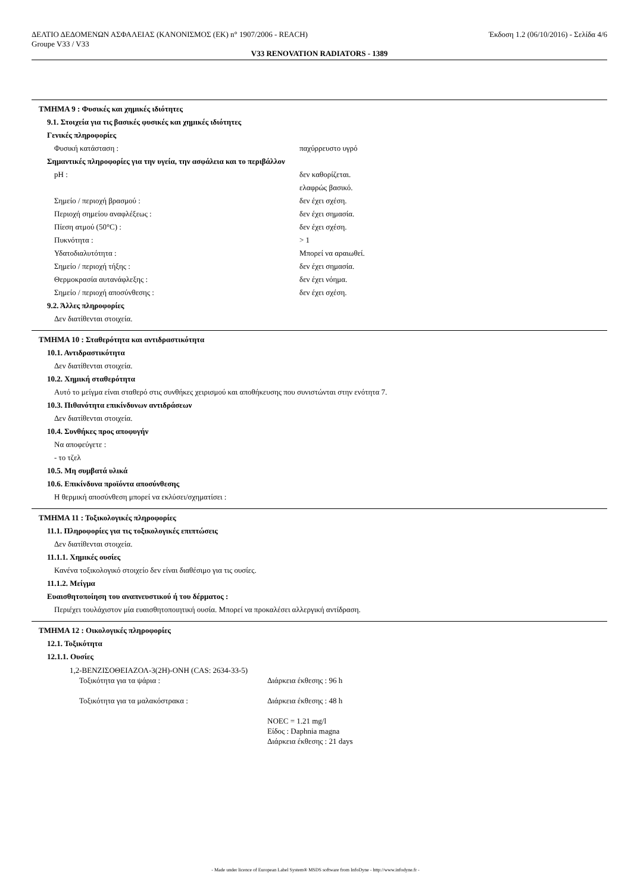ΔΕΛΤΙΟ ΔΕΔΟΜΕΝΩΝ ΑΣΦΑΛΕΙΑΣ (ΚΑΝΟΝΙΣΜΟΣ (ΕΚ) n° 1907/2006 - REACH) Έκδοση 1.2 (06/10/2016) - Σελίδα 4/6
Groupe V33 / V33
V33 RENOVATION RADIATORS - 1389
ΤΜΗΜΑ 9 : Φυσικές και χημικές ιδιότητες
9.1. Στοιχεία για τις βασικές φυσικές και χημικές ιδιότητες
Γενικές πληροφορίες
Φυσική κατάσταση : παχύρρευστο υγρό
Σημαντικές πληροφορίες για την υγεία, την ασφάλεια και το περιβάλλον
pH : δεν καθορίζεται.
ελαφρώς βασικό.
Σημείο / περιοχή βρασμού : δεν έχει σχέση.
Περιοχή σημείου αναφλέξεως : δεν έχει σημασία.
Πίεση ατμού (50°C) : δεν έχει σχέση.
Πυκνότητα : > 1
Υδατοδιαλυτότητα : Μπορεί να αραιωθεί.
Σημείο / περιοχή τήξης : δεν έχει σημασία.
Θερμοκρασία αυτανάφλεξης : δεν έχει νόημα.
Σημείο / περιοχή αποσύνθεσης : δεν έχει σχέση.
9.2. Άλλες πληροφορίες
Δεν διατίθενται στοιχεία.
ΤΜΗΜΑ 10 : Σταθερότητα και αντιδραστικότητα
10.1. Αντιδραστικότητα
Δεν διατίθενται στοιχεία.
10.2. Χημική σταθερότητα
Αυτό το μείγμα είναι σταθερό στις συνθήκες χειρισμού και αποθήκευσης που συνιστώνται στην ενότητα 7.
10.3. Πιθανότητα επικίνδυνων αντιδράσεων
Δεν διατίθενται στοιχεία.
10.4. Συνθήκες προς αποφυγήν
Να αποφεύγετε :
- το τζελ
10.5. Μη συμβατά υλικά
10.6. Επικίνδυνα προϊόντα αποσύνθεσης
Η θερμική αποσύνθεση μπορεί να εκλύσει/σχηματίσει :
ΤΜΗΜΑ 11 : Τοξικολογικές πληροφορίες
11.1. Πληροφορίες για τις τοξικολογικές επιπτώσεις
Δεν διατίθενται στοιχεία.
11.1.1. Χημικές ουσίες
Κανένα τοξικολογικό στοιχείο δεν είναι διαθέσιμο για τις ουσίες.
11.1.2. Μείγμα
Ευαισθητοποίηση του αναπνευστικού ή του δέρματος :
Περιέχει τουλάχιστον μία ευαισθητοποιητική ουσία. Μπορεί να προκαλέσει αλλεργική αντίδραση.
ΤΜΗΜΑ 12 : Οικολογικές πληροφορίες
12.1. Τοξικότητα
12.1.1. Ουσίες
1,2-ΒΕΝΖΙΣΟΘΕΙΑΖΟΛ-3(2Η)-ΟΝΗ (CAS: 2634-33-5)
Τοξικότητα για τα ψάρια : Διάρκεια έκθεσης : 96 h
Τοξικότητα για τα μαλακόστρακα : Διάρκεια έκθεσης : 48 h
NOEC = 1.21 mg/l
Είδος : Daphnia magna
Διάρκεια έκθεσης : 21 days
- Made under licence of European Label System® MSDS software from InfoDyne - http://www.infodyne.fr -